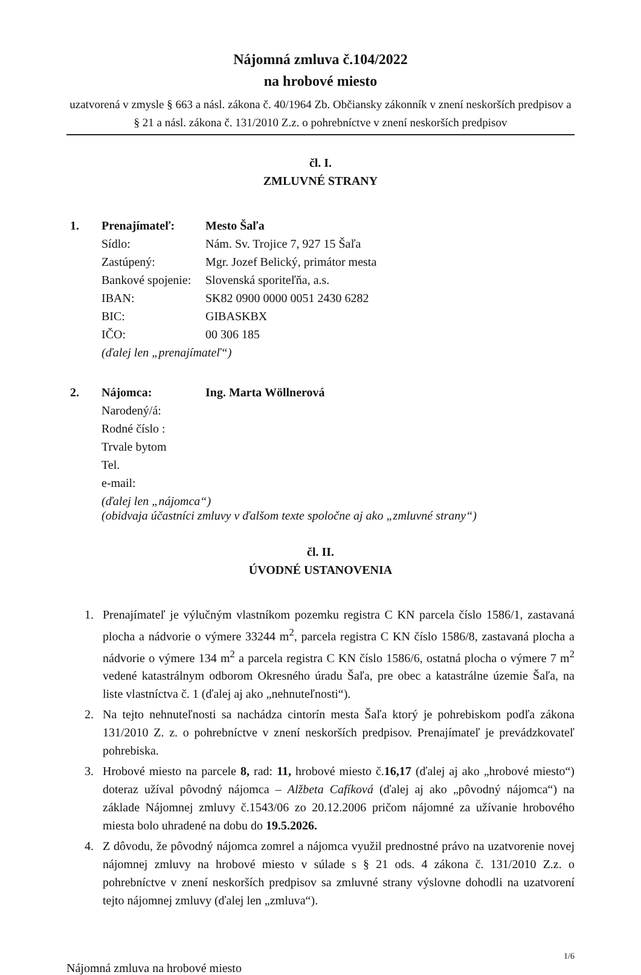Nájomná zmluva č.104/2022
na hrobové miesto
uzatvorená v zmysle § 663 a násl. zákona č. 40/1964 Zb. Občiansky zákonník v znení neskorších predpisov a § 21 a násl. zákona č. 131/2010 Z.z. o pohrebníctve v znení neskorších predpisov
čl. I.
ZMLUVNÉ STRANY
| 1. | Prenajímateľ: | Mesto Šaľa |
| | Sídlo: | Nám. Sv. Trojice 7, 927 15 Šaľa |
| | Zastúpený: | Mgr. Jozef Belický, primátor mesta |
| | Bankové spojenie: | Slovenská sporiteľňa, a.s. |
| | IBAN: | SK82 0900 0000 0051 2430 6282 |
| | BIC: | GIBASKBX |
| | IČO: | 00 306 185 |
| | (ďalej len „prenajímateľ“) | |
| 2. | Nájomca: | Ing. Marta Wöllnerová |
| | Narodený/á: | |
| | Rodné číslo : | |
| | Trvale bytom | |
| | Tel. | |
| | e-mail: | |
| | (ďalej len „nájomca“) (obidvaja účastníci zmluvy v ďalšom texte spoločne aj ako „zmluvné strany“) | |
čl. II.
ÚVODNÉ USTANOVENIA
1. Prenajímateľ je výlučným vlastníkom pozemku registra C KN parcela číslo 1586/1, zastavaná plocha a nádvorie o výmere 33244 m<sup>2</sup>, parcela registra C KN číslo 1586/8, zastavaná plocha a nádvorie o výmere 134 m<sup>2</sup> a parcela registra C KN číslo 1586/6, ostatná plocha o výmere 7 m<sup>2</sup> vedené katastrálnym odborom Okresného úradu Šaľa, pre obec a katastrálne územie Šaľa, na liste vlastníctva č. 1 (ďalej aj ako „nehnuteľnosti“).
2. Na tejto nehnuteľnosti sa nachádza cintorín mesta Šaľa ktorý je pohrebiskom podľa zákona 131/2010 Z. z. o pohrebníctve v znení neskorších predpisov. Prenajímateľ je prevádzkovateľ pohrebiska.
3. Hrobové miesto na parcele 8, rad: 11, hrobové miesto č.16,17 (ďalej aj ako „hrobové miesto“) doteraz užíval pôvodný nájomca – Alžbeta Cafíková (ďalej aj ako „pôvodný nájomca“) na základe Nájomnej zmluvy č.1543/06 zo 20.12.2006 pričom nájomné za užívanie hrobového miesta bolo uhradené na dobu do 19.5.2026.
4. Z dôvodu, že pôvodný nájomca zomrel a nájomca využil prednostné právo na uzatvorenie novej nájomnej zmluvy na hrobové miesto v súlade s § 21 ods. 4 zákona č. 131/2010 Z.z. o pohrebníctve v znení neskorších predpisov sa zmluvné strany výslovne dohodli na uzatvorení tejto nájomnej zmluvy (ďalej len „zmluva“).
1/6
Nájomná zmluva na hrobové miesto